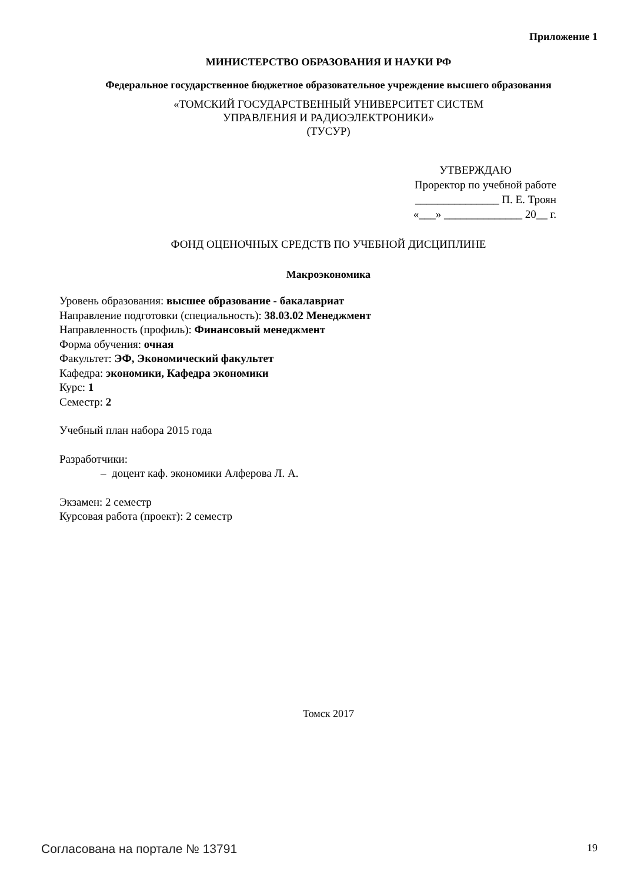Приложение 1
МИНИСТЕРСТВО ОБРАЗОВАНИЯ И НАУКИ РФ
Федеральное государственное бюджетное образовательное учреждение высшего образования
«ТОМСКИЙ ГОСУДАРСТВЕННЫЙ УНИВЕРСИТЕТ СИСТЕМ
УПРАВЛЕНИЯ И РАДИОЭЛЕКТРОНИКИ»
(ТУСУР)
УТВЕРЖДАЮ
Проректор по учебной работе
_______________ П. Е. Троян
«___» ______________ 20__ г.
ФОНД ОЦЕНОЧНЫХ СРЕДСТВ ПО УЧЕБНОЙ ДИСЦИПЛИНЕ
Макроэкономика
Уровень образования: высшее образование - бакалавриат
Направление подготовки (специальность): 38.03.02 Менеджмент
Направленность (профиль): Финансовый менеджмент
Форма обучения: очная
Факультет: ЭФ, Экономический факультет
Кафедра: экономики, Кафедра экономики
Курс: 1
Семестр: 2
Учебный план набора 2015 года
Разработчики:
– доцент каф. экономики Алферова Л. А.
Экзамен: 2 семестр
Курсовая работа (проект): 2 семестр
Томск 2017
Согласована на портале № 13791 19